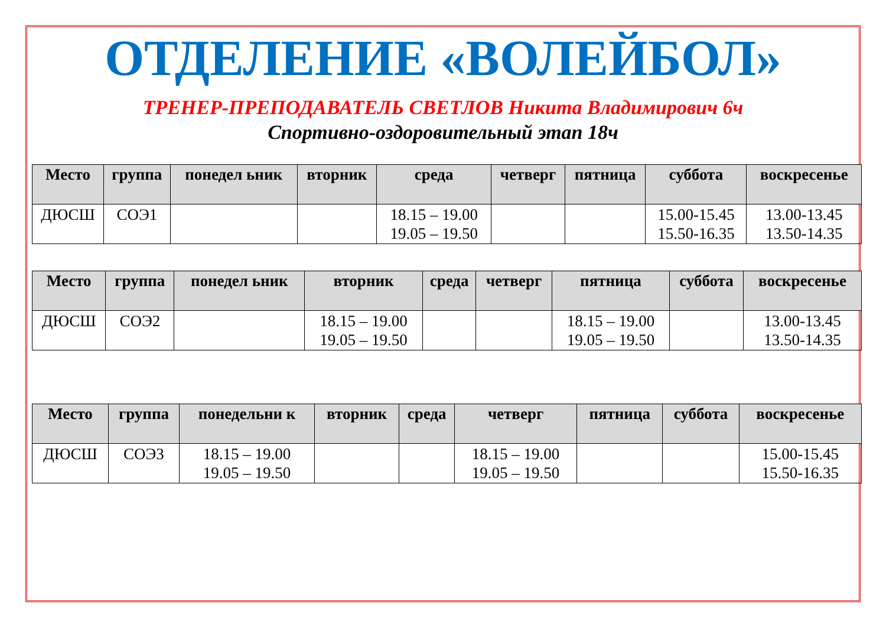ОТДЕЛЕНИЕ «ВОЛЕЙБОЛ»
ТРЕНЕР-ПРЕПОДАВАТЕЛЬ СВЕТЛОВ Никита Владимирович 6ч
Спортивно-оздоровительный этап 18ч
| Место | группа | понедел ьник | вторник | среда | четверг | пятница | суббота | воскресенье |
| --- | --- | --- | --- | --- | --- | --- | --- | --- |
| ДЮСШ | СОЭ1 | | | 18.15 – 19.00 19.05 – 19.50 | | | 15.00-15.45 15.50-16.35 | 13.00-13.45 13.50-14.35 |
| Место | группа | понедел ьник | вторник | среда | четверг | пятница | суббота | воскресенье |
| --- | --- | --- | --- | --- | --- | --- | --- | --- |
| ДЮСШ | СОЭ2 | | 18.15 – 19.00 19.05 – 19.50 | | | 18.15 – 19.00 19.05 – 19.50 | | 13.00-13.45 13.50-14.35 |
| Место | группа | понедельни к | вторник | среда | четверг | пятница | суббота | воскресенье |
| --- | --- | --- | --- | --- | --- | --- | --- | --- |
| ДЮСШ | СОЭ3 | 18.15 – 19.00 19.05 – 19.50 | | | 18.15 – 19.00 19.05 – 19.50 | | | 15.00-15.45 15.50-16.35 |